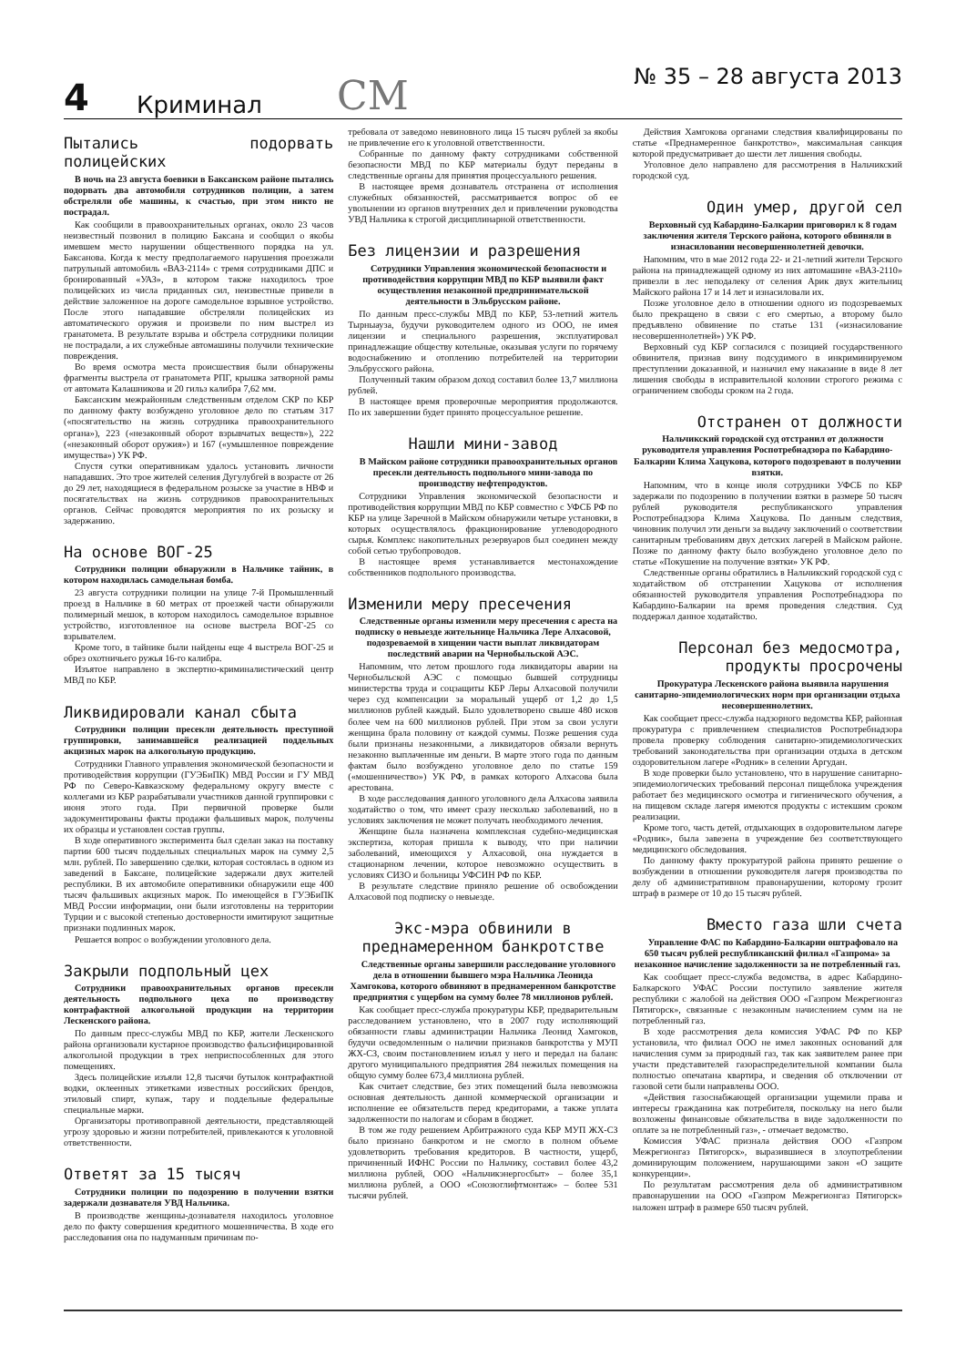4
Криминал
СМ
№ 35 – 28 августа 2013
Пытались подорвать полицейских
В ночь на 23 августа боевики в Баксанском районе пытались подорвать два автомобиля сотрудников полиции, а затем обстреляли обе машины, к счастью, при этом никто не пострадал.
Как сообщили в правоохранительных органах, около 23 часов неизвестный позвонил в полицию Баксана и сообщил о якобы имевшем место нарушении общественного порядка на ул. Баксанова. Когда к месту предполагаемого нарушения проезжали патрульный автомобиль «ВАЗ-2114» с тремя сотрудниками ДПС и бронированный «УАЗ», в котором также находилось трое полицейских из числа приданных сил, неизвестные привели в действие заложенное на дороге самодельное взрывное устройство. После этого нападавшие обстреляли полицейских из автоматического оружия и произвели по ним выстрел из гранатомета. В результате взрыва и обстрела сотрудники полиции не пострадали, а их служебные автомашины получили технические повреждения.
Во время осмотра места происшествия были обнаружены фрагменты выстрела от гранатомета РПГ, крышка затворной рамы от автомата Калашникова и 20 гильз калибра 7,62 мм.
Баксанским межрайонным следственным отделом СКР по КБР по данному факту возбуждено уголовное дело по статьям 317 («посягательство на жизнь сотрудника правоохранительного органа»), 223 («незаконный оборот взрывчатых веществ»), 222 («незаконный оборот оружия») и 167 («умышленное повреждение имущества») УК РФ.
Спустя сутки оперативникам удалось установить личности нападавших. Это трое жителей селения Дугулубгей в возрасте от 26 до 29 лет, находящиеся в федеральном розыске за участие в НВФ и посягательствах на жизнь сотрудников правоохранительных органов. Сейчас проводятся мероприятия по их розыску и задержанию.
На основе ВОГ-25
Сотрудники полиции обнаружили в Нальчике тайник, в котором находилась самодельная бомба.
23 августа сотрудники полиции на улице 7-й Промышленный проезд в Нальчике в 60 метрах от проезжей части обнаружили полимерный мешок, в котором находилось самодельное взрывное устройство, изготовленное на основе выстрела ВОГ-25 со взрывателем.
Кроме того, в тайнике были найдены еще 4 выстрела ВОГ-25 и обрез охотничьего ружья 16-го калибра.
Изъятое направлено в экспертно-криминалистический центр МВД по КБР.
Ликвидировали канал сбыта
Сотрудники полиции пресекли деятельность преступной группировки, занимавшейся реализацией поддельных акцизных марок на алкогольную продукцию.
Сотрудники Главного управления экономической безопасности и противодействия коррупции (ГУЭБиПК) МВД России и ГУ МВД РФ по Северо-Кавказскому федеральному округу вместе с коллегами из КБР разрабатывали участников данной группировки с июня этого года. При первичной проверке были задокументированы факты продажи фальшивых марок, получены их образцы и установлен состав группы.
В ходе оперативного эксперимента был сделан заказ на поставку партии 600 тысяч поддельных специальных марок на сумму 2,5 млн. рублей. По завершению сделки, которая состоялась в одном из заведений в Баксане, полицейские задержали двух жителей республики. В их автомобиле оперативники обнаружили еще 400 тысяч фальшивых акцизных марок. По имеющейся в ГУЭБиПК МВД России информации, они были изготовлены на территории Турции и с высокой степенью достоверности имитируют защитные признаки подлинных марок.
Решается вопрос о возбуждении уголовного дела.
Закрыли подпольный цех
Сотрудники правоохранительных органов пресекли деятельность подпольного цеха по производству контрафактной алкогольной продукции на территории Лескенского района.
По данным пресс-службы МВД по КБР, жители Лескенского района организовали кустарное производство фальсифицированной алкогольной продукции в трех неприспособленных для этого помещениях.
Здесь полицейские изъяли 12,8 тысячи бутылок контрафактной водки, оклеенных этикетками известных российских брендов, этиловый спирт, купаж, тару и поддельные федеральные специальные марки.
Организаторы противоправной деятельности, представляющей угрозу здоровью и жизни потребителей, привлекаются к уголовной ответственности.
Ответят за 15 тысяч
Сотрудники полиции по подозрению в получении взятки задержали дознавателя УВД Нальчика.
В производстве женщины-дознавателя находилось уголовное дело по факту совершения кредитного мошенничества. В ходе его расследования она по надуманным причинам по-
требовала от заведомо невиновного лица 15 тысяч рублей за якобы не привлечение его к уголовной ответственности.
Собранные по данному факту сотрудниками собственной безопасности МВД по КБР материалы будут переданы в следственные органы для принятия процессуального решения.
В настоящее время дознаватель отстранена от исполнения служебных обязанностей, рассматривается вопрос об ее увольнении из органов внутренних дел и привлечении руководства УВД Нальчика к строгой дисциплинарной ответственности.
Без лицензии и разрешения
Сотрудники Управления экономической безопасности и противодействия коррупции МВД по КБР выявили факт осуществления незаконной предпринимательской деятельности в Эльбрусском районе.
По данным пресс-службы МВД по КБР, 53-летний житель Тырныауза, будучи руководителем одного из ООО, не имея лицензии и специального разрешения, эксплуатировал принадлежащие обществу котельные, оказывая услуги по горячему водоснабжению и отоплению потребителей на территории Эльбрусского района.
Полученный таким образом доход составил более 13,7 миллиона рублей.
В настоящее время проверочные мероприятия продолжаются. По их завершении будет принято процессуальное решение.
Нашли мини-завод
В Майском районе сотрудники правоохранительных органов пресекли деятельность подпольного мини-завода по производству нефтепродуктов.
Сотрудники Управления экономической безопасности и противодействия коррупции МВД по КБР совместно с УФСБ РФ по КБР на улице Заречной в Майском обнаружили четыре установки, в которых осуществлялось фракционирование углеводородного сырья. Комплекс накопительных резервуаров был соединен между собой сетью трубопроводов.
В настоящее время устанавливается местонахождение собственников подпольного производства.
Изменили меру пресечения
Следственные органы изменили меру пресечения с ареста на подписку о невыезде жительнице Нальчика Лере Алхасовой, подозреваемой в хищении части выплат ликвидаторам последствий аварии на Чернобыльской АЭС.
Напомним, что летом прошлого года ликвидаторы аварии на Чернобыльской АЭС с помощью бывшей сотрудницы министерства труда и соцзащиты КБР Леры Алхасовой получили через суд компенсации за моральный ущерб от 1,2 до 1,5 миллионов рублей каждый. Было удовлетворено свыше 480 исков более чем на 600 миллионов рублей. При этом за свои услуги женщина брала половину от каждой суммы. Позже решения суда были признаны незаконными, а ликвидаторов обязали вернуть незаконно выплаченные им деньги. В марте этого года по данным фактам было возбуждено уголовное дело по статье 159 («мошенничество») УК РФ, в рамках которого Алхасова была арестована.
В ходе расследования данного уголовного дела Алхасова заявила ходатайство о том, что имеет сразу несколько заболеваний, но в условиях заключения не может получать необходимого лечения.
Женщине была назначена комплексная судебно-медицинская экспертиза, которая пришла к выводу, что при наличии заболеваний, имеющихся у Алхасовой, она нуждается в стационарном лечении, которое невозможно осуществить в условиях СИЗО и больницы УФСИН РФ по КБР.
В результате следствие приняло решение об освобождении Алхасовой под подписку о невыезде.
Экс-мэра обвинили в преднамеренном банкротстве
Следственные органы завершили расследование уголовного дела в отношении бывшего мэра Нальчика Леонида Хамгокова, которого обвиняют в преднамеренном банкротстве предприятия с ущербом на сумму более 78 миллионов рублей.
Как сообщает пресс-служба прокуратуры КБР, предварительным расследованием установлено, что в 2007 году исполняющий обязанности главы администрации Нальчика Леонид Хамгоков, будучи осведомленным о наличии признаков банкротства у МУП ЖХ-СЗ, своим постановлением изъял у него и передал на баланс другого муниципального предприятия 284 нежилых помещения на общую сумму более 673,4 миллиона рублей.
Как считает следствие, без этих помещений была невозможна основная деятельность данной коммерческой организации и исполнение ее обязательств перед кредиторами, а также уплата задолженности по налогам и сборам в бюджет.
В том же году решением Арбитражного суда КБР МУП ЖХ-СЗ было признано банкротом и не смогло в полном объеме удовлетворить требования кредиторов. В частности, ущерб, причиненный ИФНС России по Нальчику, составил более 43,2 миллиона рублей, ООО «Нальчикэнергосбыт» – более 35,1 миллиона рублей, а ООО «Союзюглифтмонтаж» – более 531 тысячи рублей.
Действия Хамгокова органами следствия квалифицированы по статье «Преднамеренное банкротство», максимальная санкция которой предусматривает до шести лет лишения свободы.
Уголовное дело направлено для рассмотрения в Нальчикский городской суд.
Один умер, другой сел
Верховный суд Кабардино-Балкарии приговорил к 8 годам заключения жителя Терского района, которого обвиняли в изнасиловании несовершеннолетней девочки.
Напомним, что в мае 2012 года 22- и 21-летний жители Терского района на принадлежащей одному из них автомашине «ВАЗ-2110» привезли в лес неподалеку от селения Арик двух жительниц Майского района 17 и 14 лет и изнасиловали их.
Позже уголовное дело в отношении одного из подозреваемых было прекращено в связи с его смертью, а второму было предъявлено обвинение по статье 131 («изнасилование несовершеннолетней») УК РФ.
Верховный суд КБР согласился с позицией государственного обвинителя, признав вину подсудимого в инкриминируемом преступлении доказанной, и назначил ему наказание в виде 8 лет лишения свободы в исправительной колонии строгого режима с ограничением свободы сроком на 2 года.
Отстранен от должности
Нальчикский городской суд отстранил от должности руководителя управления Роспотребнадзора по Кабардино-Балкарии Клима Хацукова, которого подозревают в получении взятки.
Напомним, что в конце июля сотрудники УФСБ по КБР задержали по подозрению в получении взятки в размере 50 тысяч рублей руководителя республиканского управления Роспотребнадзора Клима Хацукова. По данным следствия, чиновник получил эти деньги за выдачу заключений о соответствии санитарным требованиям двух детских лагерей в Майском районе. Позже по данному факту было возбуждено уголовное дело по статье «Покушение на получение взятки» УК РФ.
Следственные органы обратились в Нальчикский городской суд с ходатайством об отстранении Хацукова от исполнения обязанностей руководителя управления Роспотребнадзора по Кабардино-Балкарии на время проведения следствия. Суд поддержал данное ходатайство.
Персонал без медосмотра, продукты просрочены
Прокуратура Лескенского района выявила нарушения санитарно-эпидемиологических норм при организации отдыха несовершеннолетних.
Как сообщает пресс-служба надзорного ведомства КБР, районная прокуратура с привлечением специалистов Роспотребнадзора провела проверку соблюдения санитарно-эпидемиологических требований законодательства при организации отдыха в детском оздоровительном лагере «Родник» в селении Аргудан.
В ходе проверки было установлено, что в нарушение санитарно-эпидемиологических требований персонал пищеблока учреждения работает без медицинского осмотра и гигиенического обучения, а на пищевом складе лагеря имеются продукты с истекшим сроком реализации.
Кроме того, часть детей, отдыхающих в оздоровительном лагере «Родник», была завезена в учреждение без соответствующего медицинского обследования.
По данному факту прокуратурой района принято решение о возбуждении в отношении руководителя лагеря производства по делу об административном правонарушении, которому грозит штраф в размере от 10 до 15 тысяч рублей.
Вместо газа шли счета
Управление ФАС по Кабардино-Балкарии оштрафовало на 650 тысяч рублей республиканский филиал «Газпрома» за незаконное начисление задолженности за не потребленный газ.
Как сообщает пресс-служба ведомства, в адрес Кабардино-Балкарского УФАС России поступило заявление жителя республики с жалобой на действия ООО «Газпром Межрегионгаз Пятигорск», связанные с незаконным начислением сумм на не потребленный газ.
В ходе рассмотрения дела комиссия УФАС РФ по КБР установила, что филиал ООО не имел законных оснований для начисления сумм за природный газ, так как заявителем ранее при участи представителей газораспределительной компании была полностью опечатана квартира, и сведения об отключении от газовой сети были направлены ООО.
«Действия газоснабжающей организации ущемили права и интересы гражданина как потребителя, поскольку на него были возложены финансовые обязательства в виде задолженности по оплате за не потребленный газ», - отмечает ведомство.
Комиссия УФАС признала действия ООО «Газпром Межрегионгаз Пятигорск», выразившиеся в злоупотреблении доминирующим положением, нарушающими закон «О защите конкуренции».
По результатам рассмотрения дела об административном правонарушении на ООО «Газпром Межрегионгаз Пятигорск» наложен штраф в размере 650 тысяч рублей.